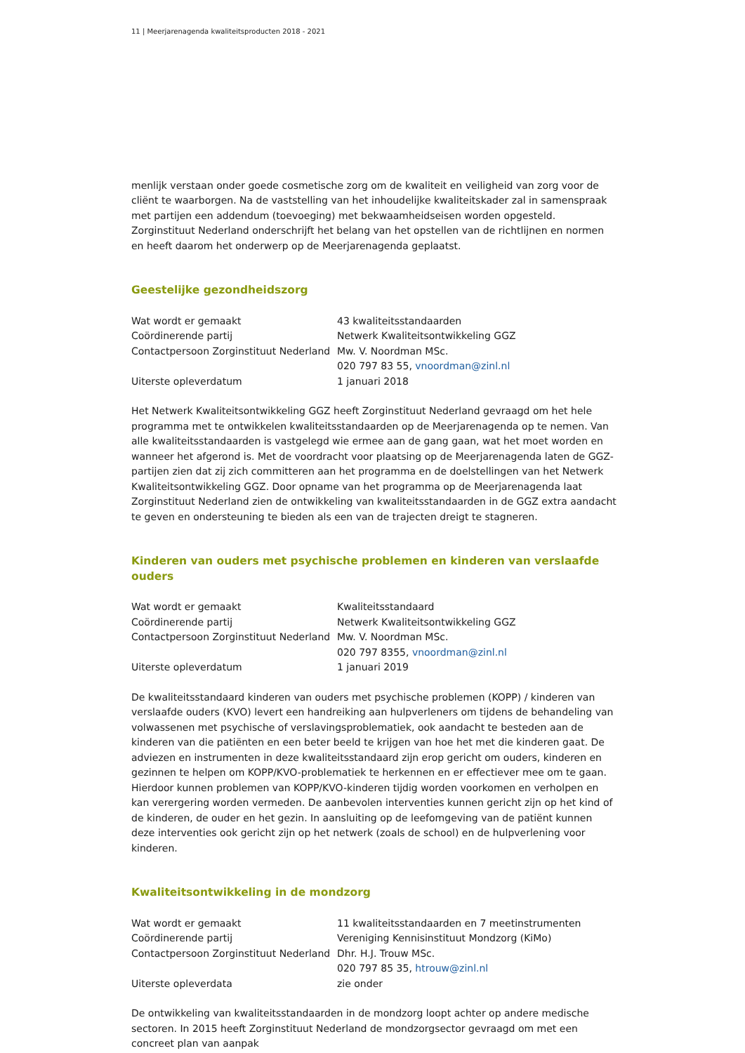11 | Meerjarenagenda kwaliteitsproducten 2018 - 2021
menlijk verstaan onder goede cosmetische zorg om de kwaliteit en veiligheid van zorg voor de cliënt te waarborgen. Na de vaststelling van het inhoudelijke kwaliteitskader zal in samenspraak met partijen een addendum (toevoeging) met bekwaamheidseisen worden opgesteld. Zorginstituut Nederland onder­schrijft het belang van het opstellen van de richtlijnen en normen en heeft daarom het onderwerp op de Meerjarenagenda geplaatst.
Geestelijke gezondheidszorg
| Wat wordt er gemaakt | 43 kwaliteitsstandaarden |
| Coördinerende partij | Netwerk Kwaliteitsontwikkeling GGZ |
| Contactpersoon Zorginstituut Nederland | Mw. V. Noordman MSc. |
| | 020 797 83 55, vnoordman@zinl.nl |
| Uiterste opleverdatum | 1 januari 2018 |
Het Netwerk Kwaliteitsontwikkeling GGZ heeft Zorginstituut Nederland gevraagd om het hele programma met te ontwikkelen kwaliteitsstandaarden op de Meerjarenagenda op te nemen. Van alle kwaliteits­standaarden is vastgelegd wie ermee aan de gang gaan, wat het moet worden en wanneer het afgerond is. Met de voordracht voor plaatsing op de Meerjarenagenda laten de GGZ-partijen zien dat zij zich committeren aan het programma en de doelstellingen van het Netwerk Kwaliteitsontwikkeling GGZ. Door opname van het programma op de Meerjarenagenda laat Zorginstituut Nederland zien de ont­wikkeling van kwaliteitsstandaarden in de GGZ extra aandacht te geven en ondersteuning te bieden als een van de trajecten dreigt te stagneren.
Kinderen van ouders met psychische problemen en kinderen van verslaafde ouders
| Wat wordt er gemaakt | Kwaliteitsstandaard |
| Coördinerende partij | Netwerk Kwaliteitsontwikkeling GGZ |
| Contactpersoon Zorginstituut Nederland | Mw. V. Noordman MSc. |
| | 020 797 8355, vnoordman@zinl.nl |
| Uiterste opleverdatum | 1 januari 2019 |
De kwaliteitsstandaard kinderen van ouders met psychische problemen (KOPP) / kinderen van verslaafde ouders (KVO) levert een handreiking aan hulpverleners om tijdens de behandeling van volwassenen met psychische of verslavingsproblematiek, ook aandacht te besteden aan de kinderen van die patiënten en een beter beeld te krijgen van hoe het met die kinderen gaat. De adviezen en instrumenten in deze kwaliteitsstandaard zijn erop gericht om ouders, kinderen en gezinnen te helpen om KOPP/KVO-proble­matiek te herkennen en er effectiever mee om te gaan. Hierdoor kunnen problemen van KOPP/KVO-kin­deren tijdig worden voorkomen en verholpen en kan verergering worden vermeden. De aanbevolen interventies kunnen gericht zijn op het kind of de kinderen, de ouder en het gezin. In aansluiting op de leefomgeving van de patiënt kunnen deze interventies ook gericht zijn op het netwerk (zoals de school) en de hulpverlening voor kinderen.
Kwaliteitsontwikkeling in de mondzorg
| Wat wordt er gemaakt | 11 kwaliteitsstandaarden en 7 meetinstrumenten |
| Coördinerende partij | Vereniging Kennisinstituut Mondzorg (KiMo) |
| Contactpersoon Zorginstituut Nederland | Dhr. H.J. Trouw MSc. |
| | 020 797 85 35, htrouw@zinl.nl |
| Uiterste opleverdata | zie onder |
De ontwikkeling van kwaliteitsstandaarden in de mondzorg loopt achter op andere medische sectoren. In 2015 heeft Zorginstituut Nederland de mondzorgsector gevraagd om met een concreet plan van aanpak